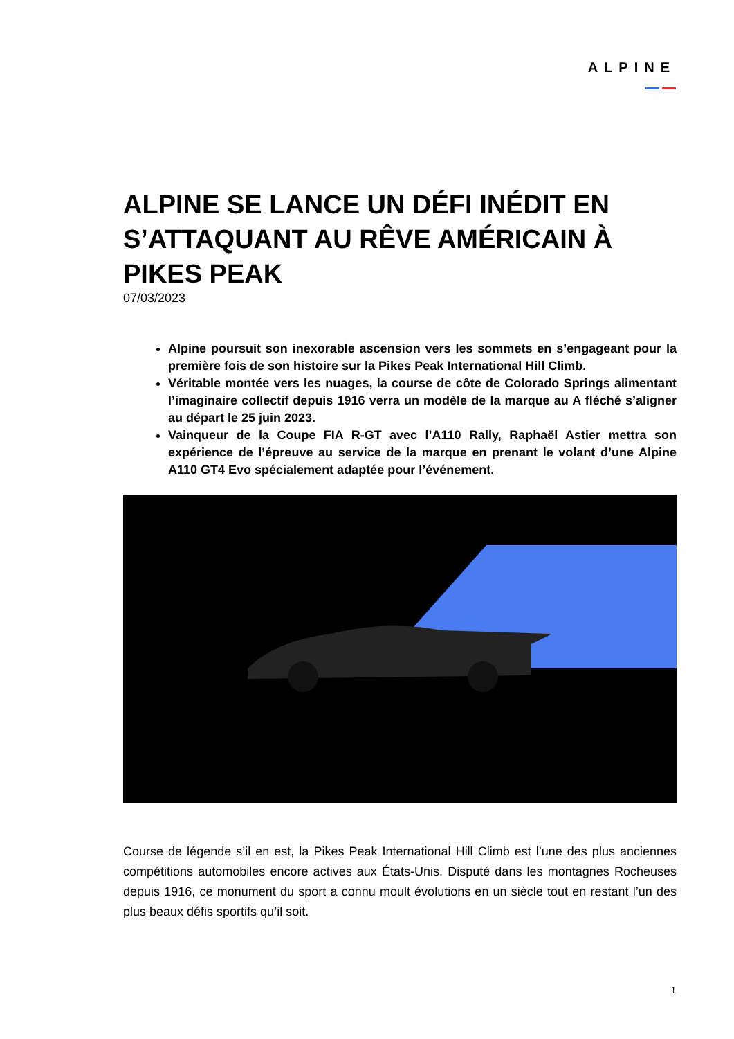ALPINE
ALPINE SE LANCE UN DÉFI INÉDIT EN S’ATTAQUANT AU RÊVE AMÉRICAIN À PIKES PEAK
07/03/2023
Alpine poursuit son inexorable ascension vers les sommets en s’engageant pour la première fois de son histoire sur la Pikes Peak International Hill Climb.
Véritable montée vers les nuages, la course de côte de Colorado Springs alimentant l’imaginaire collectif depuis 1916 verra un modèle de la marque au A fléché s’aligner au départ le 25 juin 2023.
Vainqueur de la Coupe FIA R-GT avec l’A110 Rally, Raphaël Astier mettra son expérience de l’épreuve au service de la marque en prenant le volant d’une Alpine A110 GT4 Evo spécialement adaptée pour l’événement.
Course de légende s’il en est, la Pikes Peak International Hill Climb est l’une des plus anciennes compétitions automobiles encore actives aux États-Unis. Disputé dans les montagnes Rocheuses depuis 1916, ce monument du sport a connu moult évolutions en un siècle tout en restant l’un des plus beaux défis sportifs qu’il soit.
1